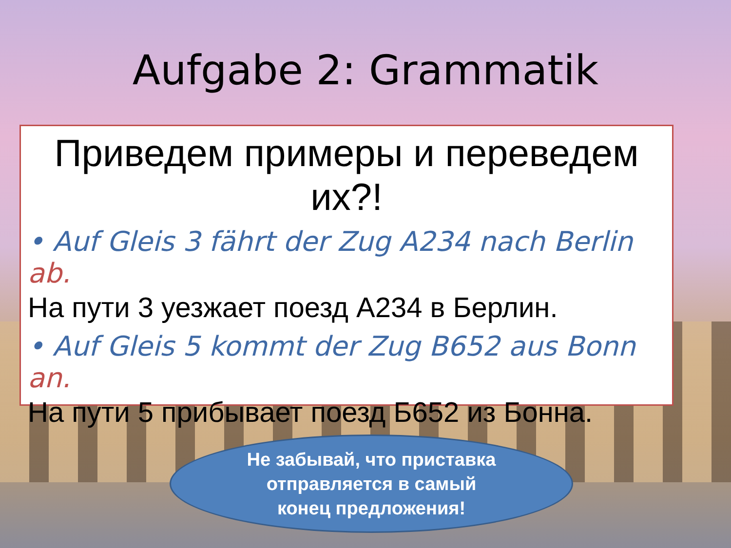Aufgabe 2: Grammatik
Приведем примеры и переведем их?!
• Auf Gleis 3 fährt der Zug A234 nach Berlin ab.
На пути 3 уезжает поезд А234 в Берлин.
• Auf Gleis 5 kommt der Zug B652 aus Bonn an.
На пути 5 прибывает поезд Б652 из Бонна.
Не забывай, что приставка
отправляется в самый
конец предложения!